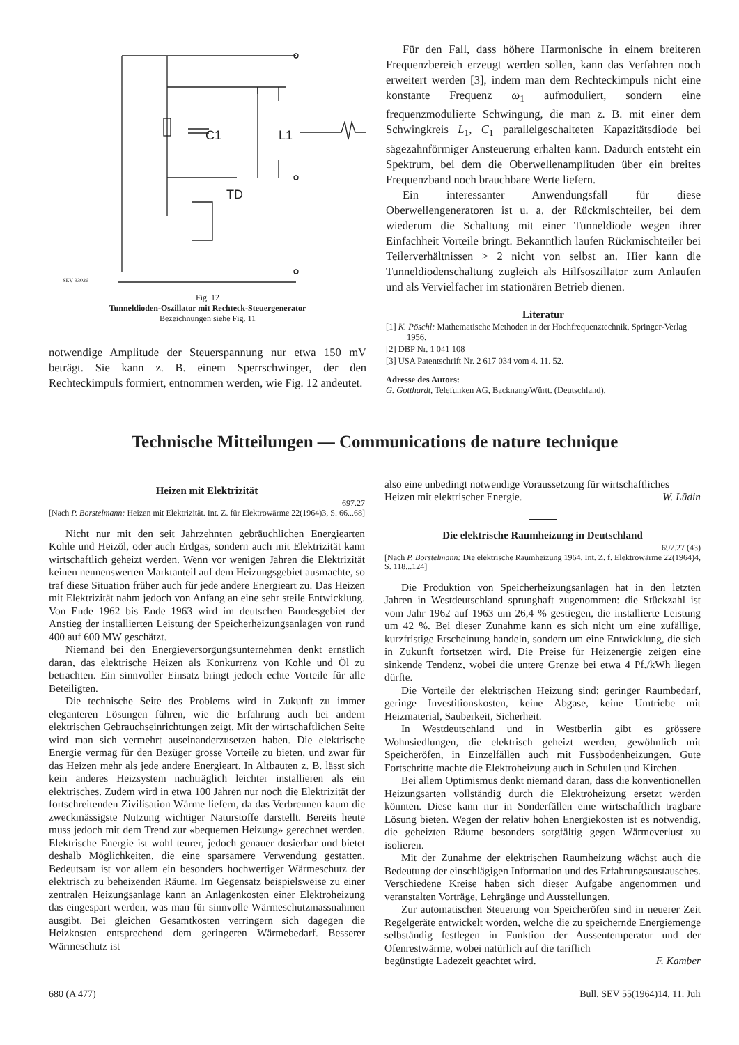C1
L1
TD
SEV 33026
Fig. 12
Tunneldioden-Oszillator mit Rechteck-Steuergenerator
Bezeichnungen siehe Fig. 11
notwendige Amplitude der Steuerspannung nur etwa 150 mV beträgt. Sie kann z. B. einem Sperrschwinger, der den Rechteckimpuls formiert, entnommen werden, wie Fig. 12 andeutet.
Für den Fall, dass höhere Harmonische in einem breiteren Frequenzbereich erzeugt werden sollen, kann das Verfahren noch erweitert werden [3], indem man dem Rechteckimpuls nicht eine konstante Frequenz ω<sub>1</sub> aufmoduliert, sondern eine frequenzmodulierte Schwingung, die man z. B. mit einer dem Schwingkreis L<sub>1</sub>, C<sub>1</sub> parallelgeschalteten Kapazitätsdiode bei sägezahnförmiger Ansteuerung erhalten kann. Dadurch entsteht ein Spektrum, bei dem die Oberwellenamplituden über ein breites Frequenzband noch brauchbare Werte liefern.
Ein interessanter Anwendungsfall für diese Oberwellengeneratoren ist u. a. der Rückmischteiler, bei dem wiederum die Schaltung mit einer Tunneldiode wegen ihrer Einfachheit Vorteile bringt. Bekanntlich laufen Rückmischteiler bei Teilerverhältnissen > 2 nicht von selbst an. Hier kann die Tunneldiodenschaltung zugleich als Hilfsoszillator zum Anlaufen und als Vervielfacher im stationären Betrieb dienen.
Literatur
[1] K. Pöschl: Mathematische Methoden in der Hochfrequenztechnik, Springer-Verlag 1956.
[2] DBP Nr. 1 041 108
[3] USA Patentschrift Nr. 2 617 034 vom 4. 11. 52.
Adresse des Autors:
G. Gotthardt, Telefunken AG, Backnang/Württ. (Deutschland).
Technische Mitteilungen — Communications de nature technique
Heizen mit Elektrizität
697.27
[Nach P. Borstelmann: Heizen mit Elektrizität. Int. Z. für Elektrowärme 22(1964)3, S. 66...68]
Nicht nur mit den seit Jahrzehnten gebräuchlichen Energiearten Kohle und Heizöl, oder auch Erdgas, sondern auch mit Elektrizität kann wirtschaftlich geheizt werden. Wenn vor wenigen Jahren die Elektrizität keinen nennenswerten Marktanteil auf dem Heizungsgebiet ausmachte, so traf diese Situation früher auch für jede andere Energieart zu. Das Heizen mit Elektrizität nahm jedoch von Anfang an eine sehr steile Entwicklung. Von Ende 1962 bis Ende 1963 wird im deutschen Bundesgebiet der Anstieg der installierten Leistung der Speicherheizungsanlagen von rund 400 auf 600 MW geschätzt.
Niemand bei den Energieversorgungsunternehmen denkt ernstlich daran, das elektrische Heizen als Konkurrenz von Kohle und Öl zu betrachten. Ein sinnvoller Einsatz bringt jedoch echte Vorteile für alle Beteiligten.
Die technische Seite des Problems wird in Zukunft zu immer eleganteren Lösungen führen, wie die Erfahrung auch bei andern elektrischen Gebrauchseinrichtungen zeigt. Mit der wirtschaftlichen Seite wird man sich vermehrt auseinanderzusetzen haben. Die elektrische Energie vermag für den Bezüger grosse Vorteile zu bieten, und zwar für das Heizen mehr als jede andere Energieart. In Altbauten z. B. lässt sich kein anderes Heizsystem nachträglich leichter installieren als ein elektrisches. Zudem wird in etwa 100 Jahren nur noch die Elektrizität der fortschreitenden Zivilisation Wärme liefern, da das Verbrennen kaum die zweckmässigste Nutzung wichtiger Naturstoffe darstellt. Bereits heute muss jedoch mit dem Trend zur «bequemen Heizung» gerechnet werden. Elektrische Energie ist wohl teurer, jedoch genauer dosierbar und bietet deshalb Möglichkeiten, die eine sparsamere Verwendung gestatten. Bedeutsam ist vor allem ein besonders hochwertiger Wärmeschutz der elektrisch zu beheizenden Räume. Im Gegensatz beispielsweise zu einer zentralen Heizungsanlage kann an Anlagenkosten einer Elektroheizung das eingespart werden, was man für sinnvolle Wärmeschutzmassnahmen ausgibt. Bei gleichen Gesamtkosten verringern sich dagegen die Heizkosten entsprechend dem geringeren Wärmebedarf. Besserer Wärmeschutz ist
also eine unbedingt notwendige Voraussetzung für wirtschaftliches
Heizen mit elektrischer Energie. W. Lüdin
Die elektrische Raumheizung in Deutschland
697.27 (43)
[Nach P. Borstelmann: Die elektrische Raumheizung 1964. Int. Z. f. Elektrowärme 22(1964)4, S. 118...124]
Die Produktion von Speicherheizungsanlagen hat in den letzten Jahren in Westdeutschland sprunghaft zugenommen: die Stückzahl ist vom Jahr 1962 auf 1963 um 26,4 % gestiegen, die installierte Leistung um 42 %. Bei dieser Zunahme kann es sich nicht um eine zufällige, kurzfristige Erscheinung handeln, sondern um eine Entwicklung, die sich in Zukunft fortsetzen wird. Die Preise für Heizenergie zeigen eine sinkende Tendenz, wobei die untere Grenze bei etwa 4 Pf./kWh liegen dürfte.
Die Vorteile der elektrischen Heizung sind: geringer Raumbedarf, geringe Investitionskosten, keine Abgase, keine Umtriebe mit Heizmaterial, Sauberkeit, Sicherheit.
In Westdeutschland und in Westberlin gibt es grössere Wohnsiedlungen, die elektrisch geheizt werden, gewöhnlich mit Speicheröfen, in Einzelfällen auch mit Fussbodenheizungen. Gute Fortschritte machte die Elektroheizung auch in Schulen und Kirchen.
Bei allem Optimismus denkt niemand daran, dass die konventionellen Heizungsarten vollständig durch die Elektroheizung ersetzt werden könnten. Diese kann nur in Sonderfällen eine wirtschaftlich tragbare Lösung bieten. Wegen der relativ hohen Energiekosten ist es notwendig, die geheizten Räume besonders sorgfältig gegen Wärmeverlust zu isolieren.
Mit der Zunahme der elektrischen Raumheizung wächst auch die Bedeutung der einschlägigen Information und des Erfahrungsaustausches. Verschiedene Kreise haben sich dieser Aufgabe angenommen und veranstalten Vorträge, Lehrgänge und Ausstellungen.
Zur automatischen Steuerung von Speicheröfen sind in neuerer Zeit Regelgeräte entwickelt worden, welche die zu speichernde Energiemenge selbständig festlegen in Funktion der Aussentemperatur und der Ofenrestwärme, wobei natürlich auf die tariflich
begünstigte Ladezeit geachtet wird. F. Kamber
680 (A 477) Bull. SEV 55(1964)14, 11. Juli